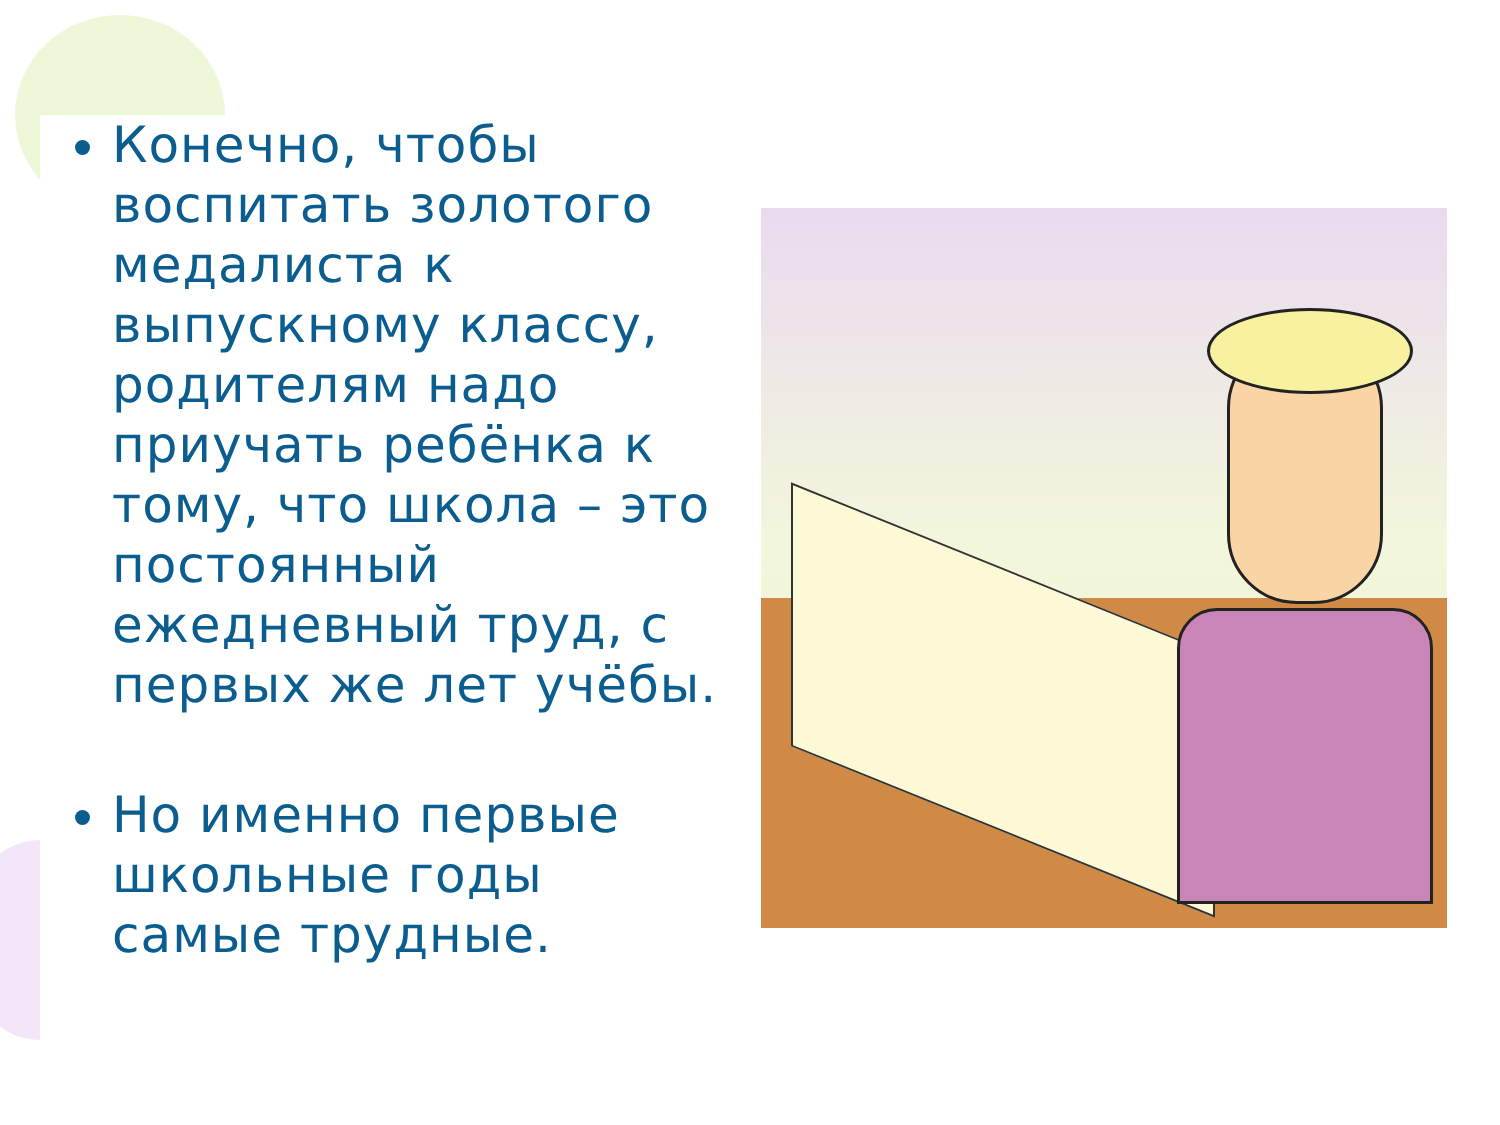Конечно, чтобы воспитать золотого медалиста к выпускному классу, родителям надо приучать ребёнка к тому, что школа – это постоянный ежедневный труд, с первых же лет учёбы.
Но именно первые школьные годы самые трудные.